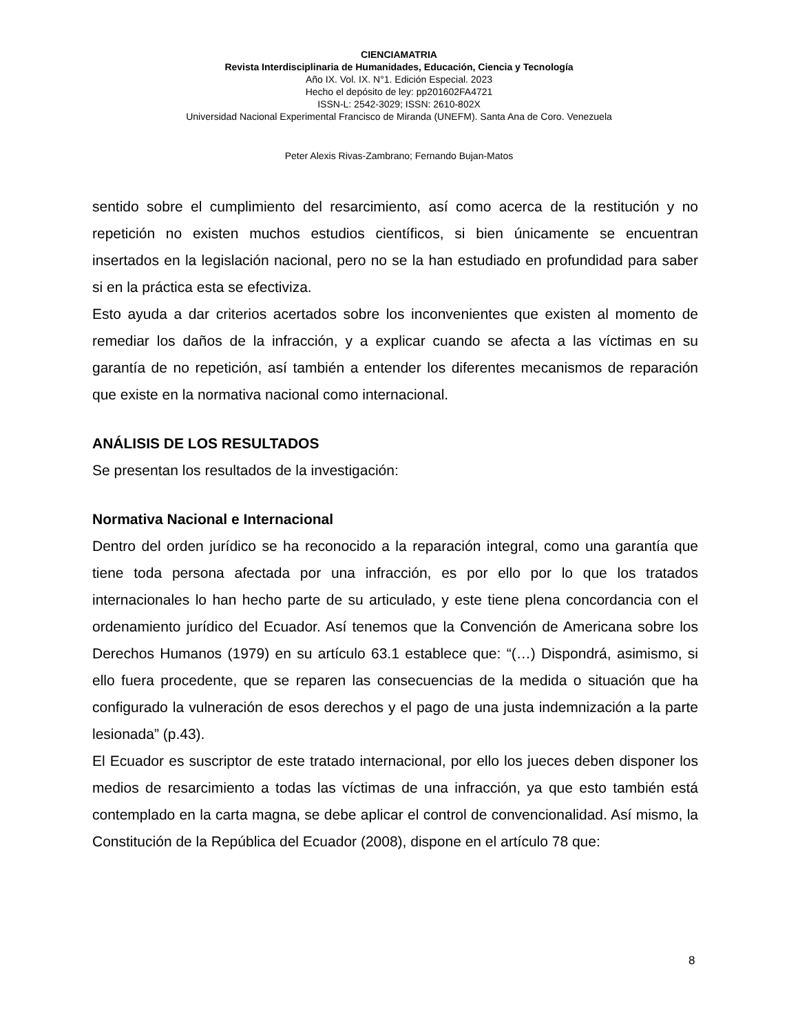CIENCIAMATRIA
Revista Interdisciplinaria de Humanidades, Educación, Ciencia y Tecnología
Año IX. Vol. IX. N°1. Edición Especial. 2023
Hecho el depósito de ley: pp201602FA4721
ISSN-L: 2542-3029; ISSN: 2610-802X
Universidad Nacional Experimental Francisco de Miranda (UNEFM). Santa Ana de Coro. Venezuela
Peter Alexis Rivas-Zambrano; Fernando Bujan-Matos
sentido sobre el cumplimiento del resarcimiento, así como acerca de la restitución y no repetición no existen muchos estudios científicos, si bien únicamente se encuentran insertados en la legislación nacional, pero no se la han estudiado en profundidad para saber si en la práctica esta se efectiviza.
Esto ayuda a dar criterios acertados sobre los inconvenientes que existen al momento de remediar los daños de la infracción, y a explicar cuando se afecta a las víctimas en su garantía de no repetición, así también a entender los diferentes mecanismos de reparación que existe en la normativa nacional como internacional.
ANÁLISIS DE LOS RESULTADOS
Se presentan los resultados de la investigación:
Normativa Nacional e Internacional
Dentro del orden jurídico se ha reconocido a la reparación integral, como una garantía que tiene toda persona afectada por una infracción, es por ello por lo que los tratados internacionales lo han hecho parte de su articulado, y este tiene plena concordancia con el ordenamiento jurídico del Ecuador. Así tenemos que la Convención de Americana sobre los Derechos Humanos (1979) en su artículo 63.1 establece que: “(…) Dispondrá, asimismo, si ello fuera procedente, que se reparen las consecuencias de la medida o situación que ha configurado la vulneración de esos derechos y el pago de una justa indemnización a la parte lesionada” (p.43).
El Ecuador es suscriptor de este tratado internacional, por ello los jueces deben disponer los medios de resarcimiento a todas las víctimas de una infracción, ya que esto también está contemplado en la carta magna, se debe aplicar el control de convencionalidad. Así mismo, la Constitución de la República del Ecuador (2008), dispone en el artículo 78 que:
8